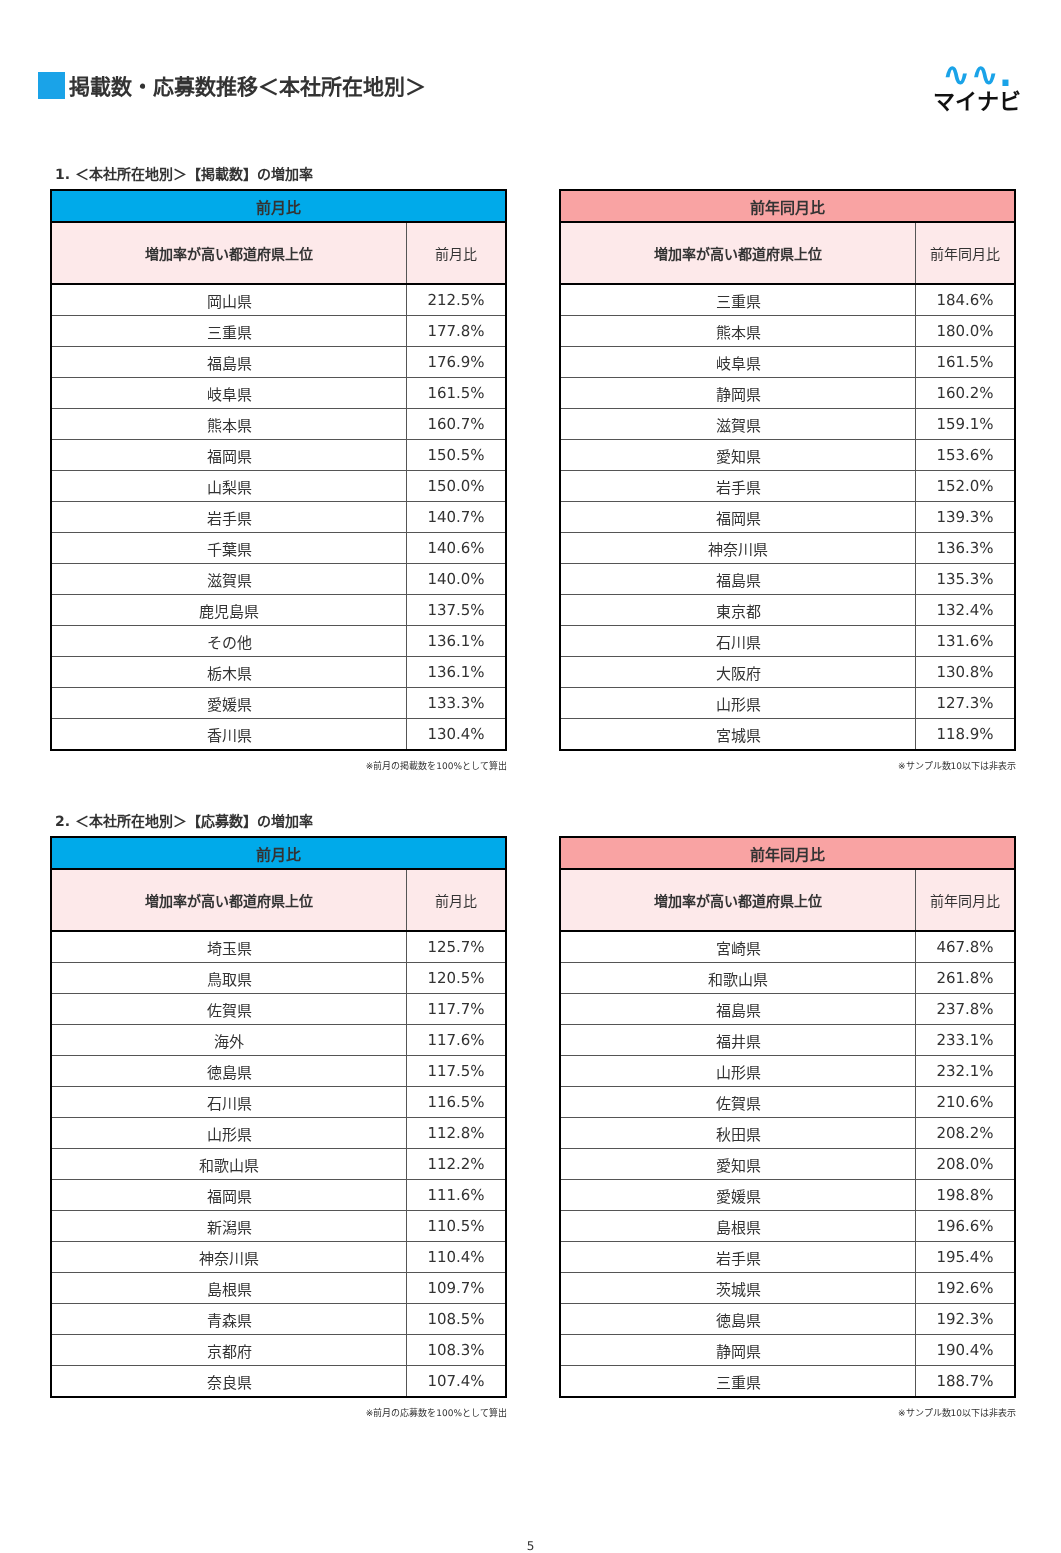掲載数・応募数推移＜本社所在地別＞
∿∿.
マイナビ
1. ＜本社所在地別＞【掲載数】の増加率
| 前月比 | |
| --- | --- |
| 増加率が高い都道府県上位 | 前月比 |
| 岡山県 | 212.5% |
| 三重県 | 177.8% |
| 福島県 | 176.9% |
| 岐阜県 | 161.5% |
| 熊本県 | 160.7% |
| 福岡県 | 150.5% |
| 山梨県 | 150.0% |
| 岩手県 | 140.7% |
| 千葉県 | 140.6% |
| 滋賀県 | 140.0% |
| 鹿児島県 | 137.5% |
| その他 | 136.1% |
| 栃木県 | 136.1% |
| 愛媛県 | 133.3% |
| 香川県 | 130.4% |
※前月の掲載数を100%として算出
| 前年同月比 | |
| --- | --- |
| 増加率が高い都道府県上位 | 前年同月比 |
| 三重県 | 184.6% |
| 熊本県 | 180.0% |
| 岐阜県 | 161.5% |
| 静岡県 | 160.2% |
| 滋賀県 | 159.1% |
| 愛知県 | 153.6% |
| 岩手県 | 152.0% |
| 福岡県 | 139.3% |
| 神奈川県 | 136.3% |
| 福島県 | 135.3% |
| 東京都 | 132.4% |
| 石川県 | 131.6% |
| 大阪府 | 130.8% |
| 山形県 | 127.3% |
| 宮城県 | 118.9% |
※サンプル数10以下は非表示
2. ＜本社所在地別＞【応募数】の増加率
| 前月比 | |
| --- | --- |
| 増加率が高い都道府県上位 | 前月比 |
| 埼玉県 | 125.7% |
| 鳥取県 | 120.5% |
| 佐賀県 | 117.7% |
| 海外 | 117.6% |
| 徳島県 | 117.5% |
| 石川県 | 116.5% |
| 山形県 | 112.8% |
| 和歌山県 | 112.2% |
| 福岡県 | 111.6% |
| 新潟県 | 110.5% |
| 神奈川県 | 110.4% |
| 島根県 | 109.7% |
| 青森県 | 108.5% |
| 京都府 | 108.3% |
| 奈良県 | 107.4% |
※前月の応募数を100%として算出
| 前年同月比 | |
| --- | --- |
| 増加率が高い都道府県上位 | 前年同月比 |
| 宮崎県 | 467.8% |
| 和歌山県 | 261.8% |
| 福島県 | 237.8% |
| 福井県 | 233.1% |
| 山形県 | 232.1% |
| 佐賀県 | 210.6% |
| 秋田県 | 208.2% |
| 愛知県 | 208.0% |
| 愛媛県 | 198.8% |
| 島根県 | 196.6% |
| 岩手県 | 195.4% |
| 茨城県 | 192.6% |
| 徳島県 | 192.3% |
| 静岡県 | 190.4% |
| 三重県 | 188.7% |
※サンプル数10以下は非表示
5